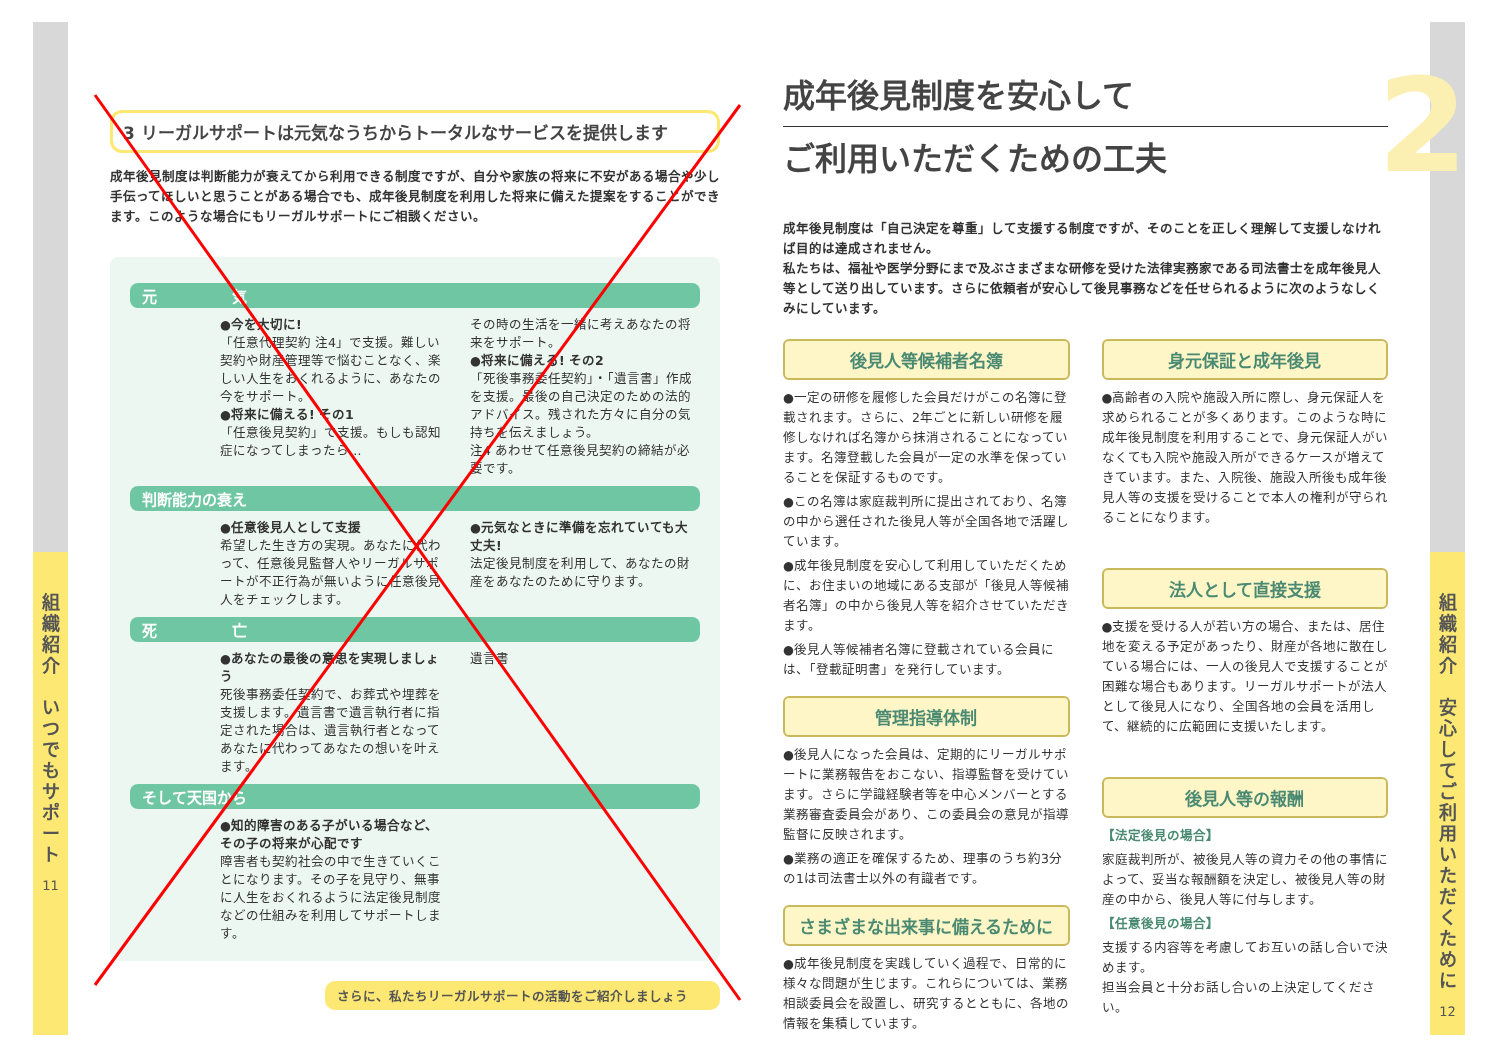組
織
紹
介
い
つ
で
も
サ
ポ
ー
ト
11
組
織
紹
介
安
心
し
て
ご
利
用
い
た
だ
く
た
め
に
12
3 リーガルサポートは元気なうちからトータルなサービスを提供します
成年後見制度は判断能力が衰えてから利用できる制度ですが、自分や家族の将来に不安がある場合や少し手伝ってほしいと思うことがある場合でも、成年後見制度を利用した将来に備えた提案をすることができます。このような場合にもリーガルサポートにご相談ください。
元　　　　　気
●今を大切に!
「任意代理契約 注4」で支援。難しい契約や財産管理等で悩むことなく、楽しい人生をおくれるように、あなたの今をサポート。
●将来に備える! その1
「任意後見契約」で支援。もしも認知症になってしまったら…
その時の生活を一緒に考えあなたの将来をサポート。
●将来に備える! その2
「死後事務委任契約」・「遺言書」作成を支援。最後の自己決定のための法的アドバイス。残された方々に自分の気持ちを伝えましょう。
注4 あわせて任意後見契約の締結が必要です。
判断能力の衰え
●任意後見人として支援
希望した生き方の実現。あなたに代わって、任意後見監督人やリーガルサポートが不正行為が無いように任意後見人をチェックします。
●元気なときに準備を忘れていても大丈夫!
法定後見制度を利用して、あなたの財産をあなたのために守ります。
死　　　　　亡
●あなたの最後の意思を実現しましょう
死後事務委任契約で、お葬式や埋葬を支援します。遺言書で遺言執行者に指定された場合は、遺言執行者となってあなたに代わってあなたの想いを叶えます。
遺言書
そして天国から
●知的障害のある子がいる場合など、その子の将来が心配です
障害者も契約社会の中で生きていくことになります。その子を見守り、無事に人生をおくれるように法定後見制度などの仕組みを利用してサポートします。
さらに、私たちリーガルサポートの活動をご紹介しましょう
2
成年後見制度を安心して
ご利用いただくための工夫
成年後見制度は「自己決定を尊重」して支援する制度ですが、そのことを正しく理解して支援しなければ目的は達成されません。
私たちは、福祉や医学分野にまで及ぶさまざまな研修を受けた法律実務家である司法書士を成年後見人等として送り出しています。さらに依頼者が安心して後見事務などを任せられるように次のようなしくみにしています。
後見人等候補者名簿
●一定の研修を履修した会員だけがこの名簿に登載されます。さらに、2年ごとに新しい研修を履修しなければ名簿から抹消されることになっています。名簿登載した会員が一定の水準を保っていることを保証するものです。
●この名簿は家庭裁判所に提出されており、名簿の中から選任された後見人等が全国各地で活躍しています。
●成年後見制度を安心して利用していただくために、お住まいの地域にある支部が「後見人等候補者名簿」の中から後見人等を紹介させていただきます。
●後見人等候補者名簿に登載されている会員には、「登載証明書」を発行しています。
管理指導体制
●後見人になった会員は、定期的にリーガルサポートに業務報告をおこない、指導監督を受けています。さらに学識経験者等を中心メンバーとする業務審査委員会があり、この委員会の意見が指導監督に反映されます。
●業務の適正を確保するため、理事のうち約3分の1は司法書士以外の有識者です。
さまざまな出来事に備えるために
●成年後見制度を実践していく過程で、日常的に様々な問題が生じます。これらについては、業務相談委員会を設置し、研究するとともに、各地の情報を集積しています。
身元保証と成年後見
●高齢者の入院や施設入所に際し、身元保証人を求められることが多くあります。このような時に成年後見制度を利用することで、身元保証人がいなくても入院や施設入所ができるケースが増えてきています。また、入院後、施設入所後も成年後見人等の支援を受けることで本人の権利が守られることになります。
法人として直接支援
●支援を受ける人が若い方の場合、または、居住地を変える予定があったり、財産が各地に散在している場合には、一人の後見人で支援することが困難な場合もあります。リーガルサポートが法人として後見人になり、全国各地の会員を活用して、継続的に広範囲に支援いたします。
後見人等の報酬
【法定後見の場合】
家庭裁判所が、被後見人等の資力その他の事情によって、妥当な報酬額を決定し、被後見人等の財産の中から、後見人等に付与します。
【任意後見の場合】
支援する内容等を考慮してお互いの話し合いで決めます。
担当会員と十分お話し合いの上決定してください。